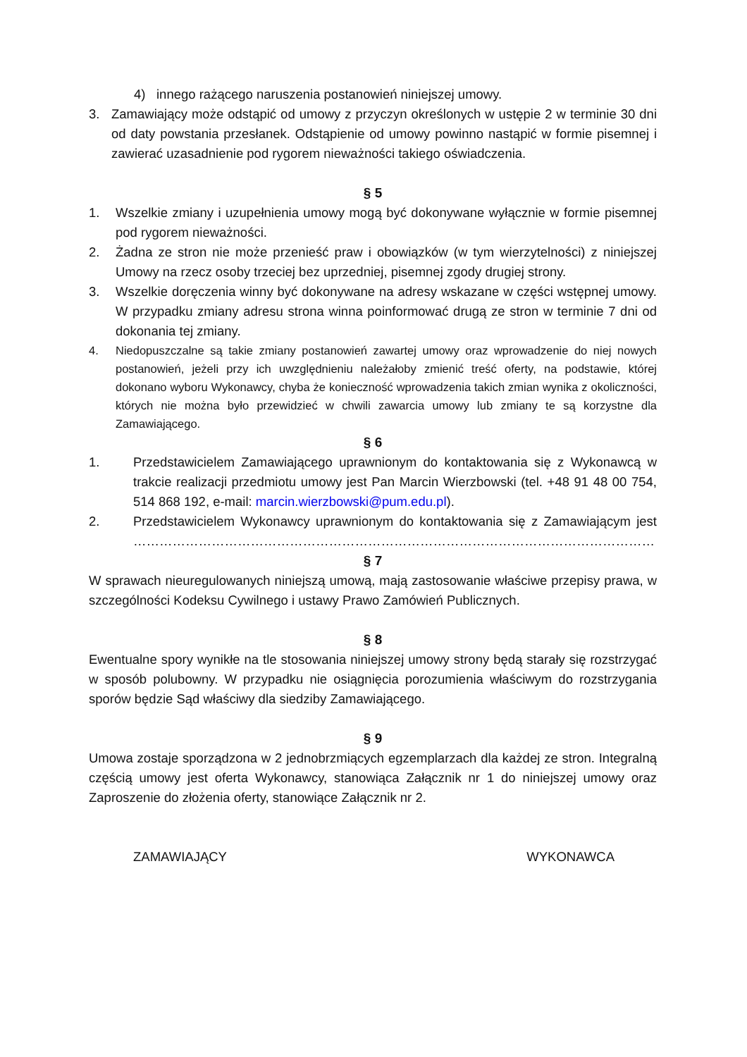4) innego rażącego naruszenia postanowień niniejszej umowy.
3. Zamawiający może odstąpić od umowy z przyczyn określonych w ustępie 2 w terminie 30 dni od daty powstania przesłanek. Odstąpienie od umowy powinno nastąpić w formie pisemnej i zawierać uzasadnienie pod rygorem nieważności takiego oświadczenia.
§ 5
1. Wszelkie zmiany i uzupełnienia umowy mogą być dokonywane wyłącznie w formie pisemnej pod rygorem nieważności.
2. Żadna ze stron nie może przenieść praw i obowiązków (w tym wierzytelności) z niniejszej Umowy na rzecz osoby trzeciej bez uprzedniej, pisemnej zgody drugiej strony.
3. Wszelkie doręczenia winny być dokonywane na adresy wskazane w części wstępnej umowy. W przypadku zmiany adresu strona winna poinformować drugą ze stron w terminie 7 dni od dokonania tej zmiany.
4. Niedopuszczalne są takie zmiany postanowień zawartej umowy oraz wprowadzenie do niej nowych postanowień, jeżeli przy ich uwzględnieniu należałoby zmienić treść oferty, na podstawie, której dokonano wyboru Wykonawcy, chyba że konieczność wprowadzenia takich zmian wynika z okoliczności, których nie można było przewidzieć w chwili zawarcia umowy lub zmiany te są korzystne dla Zamawiającego.
§ 6
1. Przedstawicielem Zamawiającego uprawnionym do kontaktowania się z Wykonawcą w trakcie realizacji przedmiotu umowy jest Pan Marcin Wierzbowski (tel. +48 91 48 00 754, 514 868 192, e-mail: marcin.wierzbowski@pum.edu.pl).
2. Przedstawicielem Wykonawcy uprawnionym do kontaktowania się z Zamawiającym jest …………………………………………………………………………………………………………
§ 7
W sprawach nieuregulowanych niniejszą umową, mają zastosowanie właściwe przepisy prawa, w szczególności Kodeksu Cywilnego i ustawy Prawo Zamówień Publicznych.
§ 8
Ewentualne spory wynikłe na tle stosowania niniejszej umowy strony będą starały się rozstrzygać w sposób polubowny. W przypadku nie osiągnięcia porozumienia właściwym do rozstrzygania sporów będzie Sąd właściwy dla siedziby Zamawiającego.
§ 9
Umowa zostaje sporządzona w 2 jednobrzmiących egzemplarzach dla każdej ze stron. Integralną częścią umowy jest oferta Wykonawcy, stanowiąca Załącznik nr 1 do niniejszej umowy oraz Zaproszenie do złożenia oferty, stanowiące Załącznik nr 2.
ZAMAWIAJĄCY WYKONAWCA